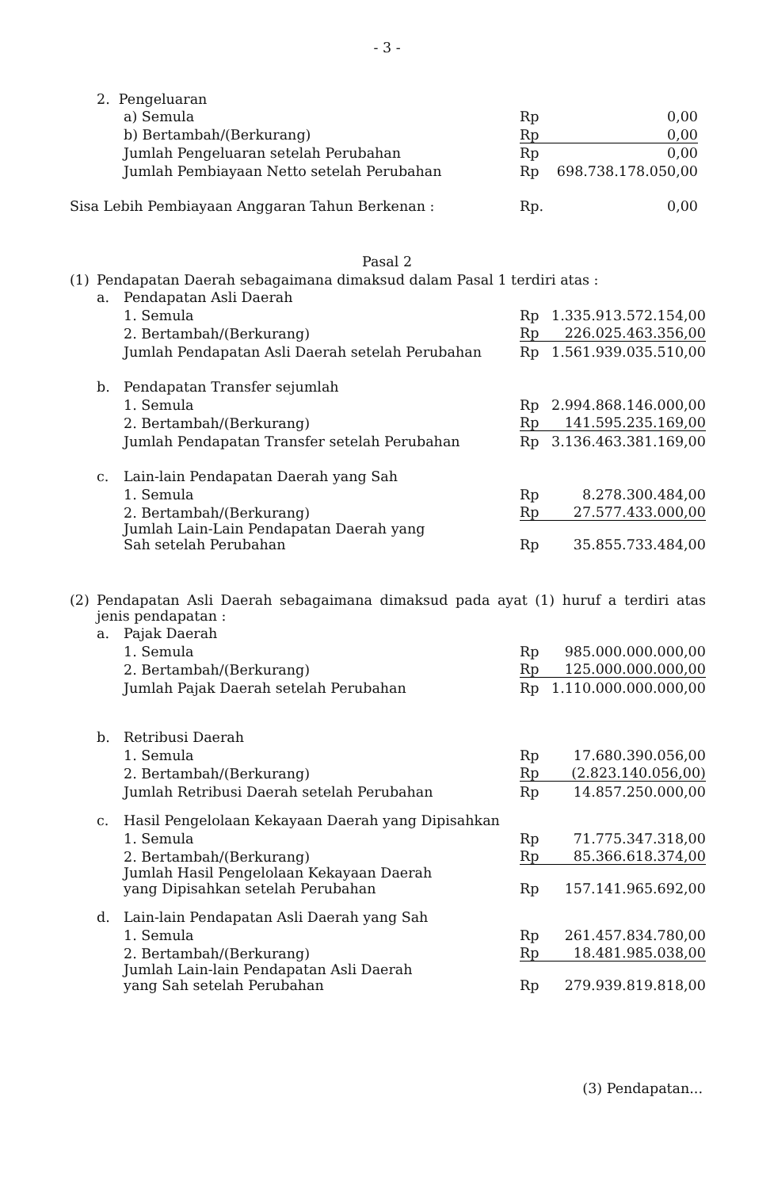- 3 -
| | 2. Pengeluaran | | | |
| | | a) Semula | Rp | 0,00 |
| | | b) Bertambah/(Berkurang) | Rp | 0,00 |
| | | Jumlah Pengeluaran setelah Perubahan | Rp | 0,00 |
| | | Jumlah Pembiayaan Netto setelah Perubahan | Rp | 698.738.178.050,00 |
| Sisa Lebih Pembiayaan Anggaran Tahun Berkenan : | | | Rp. | 0,00 |
Pasal 2
| (1) | Pendapatan Daerah sebagaimana dimaksud dalam Pasal 1 terdiri atas : | | | |
| | a. | Pendapatan Asli Daerah | | |
| | | 1. Semula | Rp | 1.335.913.572.154,00 |
| | | 2. Bertambah/(Berkurang) | Rp | 226.025.463.356,00 |
| | | Jumlah Pendapatan Asli Daerah setelah Perubahan | Rp | 1.561.939.035.510,00 |
| | b. | Pendapatan Transfer sejumlah | | |
| | | 1. Semula | Rp | 2.994.868.146.000,00 |
| | | 2. Bertambah/(Berkurang) | Rp | 141.595.235.169,00 |
| | | Jumlah Pendapatan Transfer setelah Perubahan | Rp | 3.136.463.381.169,00 |
| | c. | Lain-lain Pendapatan Daerah yang Sah | | |
| | | 1. Semula | Rp | 8.278.300.484,00 |
| | | 2. Bertambah/(Berkurang) | Rp | 27.577.433.000,00 |
| | | Jumlah Lain-Lain Pendapatan Daerah yang Sah setelah Perubahan | Rp | 35.855.733.484,00 |
| (2) | Pendapatan Asli Daerah sebagaimana dimaksud pada ayat (1) huruf a terdiri atas jenis pendapatan : | | | |
| | a. | Pajak Daerah | | |
| | | 1. Semula | Rp | 985.000.000.000,00 |
| | | 2. Bertambah/(Berkurang) | Rp | 125.000.000.000,00 |
| | | Jumlah Pajak Daerah setelah Perubahan | Rp | 1.110.000.000.000,00 |
| | b. | Retribusi Daerah | | |
| | | 1. Semula | Rp | 17.680.390.056,00 |
| | | 2. Bertambah/(Berkurang) | Rp | (2.823.140.056,00) |
| | | Jumlah Retribusi Daerah setelah Perubahan | Rp | 14.857.250.000,00 |
| | c. | Hasil Pengelolaan Kekayaan Daerah yang Dipisahkan | | |
| | | 1. Semula | Rp | 71.775.347.318,00 |
| | | 2. Bertambah/(Berkurang) | Rp | 85.366.618.374,00 |
| | | Jumlah Hasil Pengelolaan Kekayaan Daerah yang Dipisahkan setelah Perubahan | Rp | 157.141.965.692,00 |
| | d. | Lain-lain Pendapatan Asli Daerah yang Sah | | |
| | | 1. Semula | Rp | 261.457.834.780,00 |
| | | 2. Bertambah/(Berkurang) | Rp | 18.481.985.038,00 |
| | | Jumlah Lain-lain Pendapatan Asli Daerah yang Sah setelah Perubahan | Rp | 279.939.819.818,00 |
(3) Pendapatan...